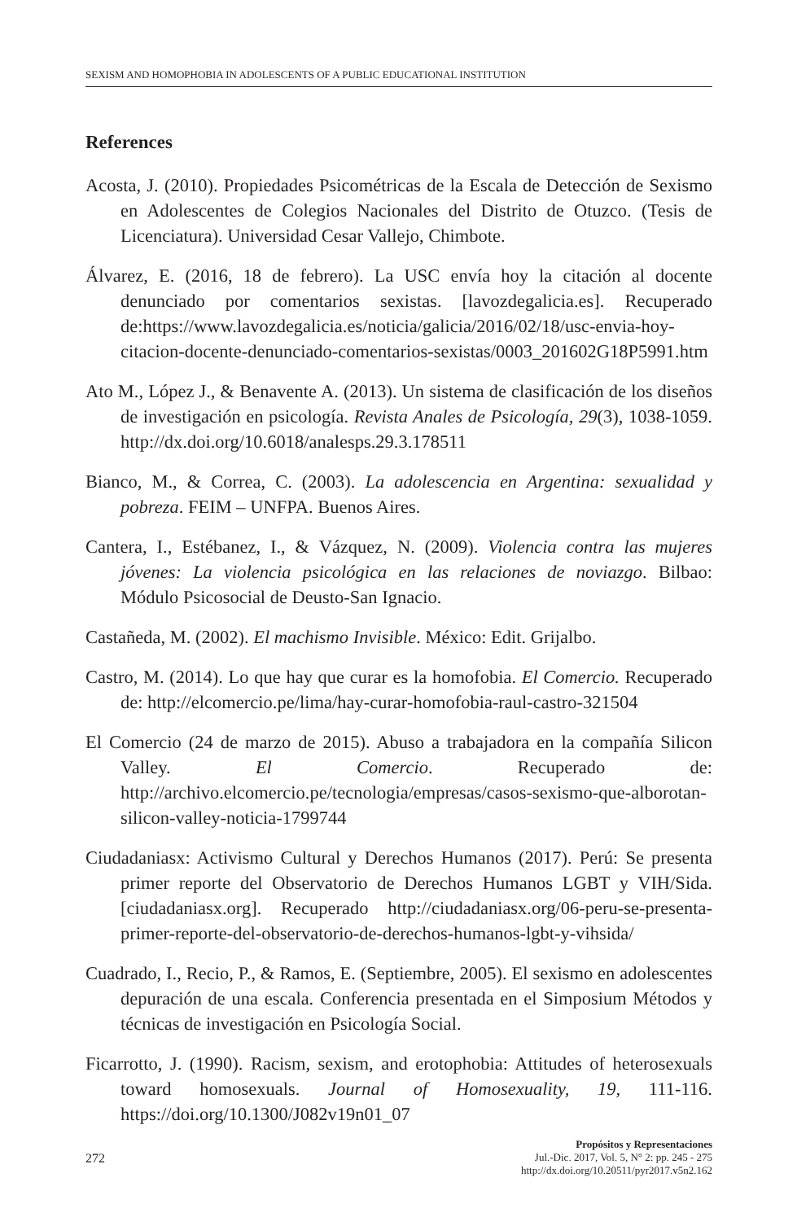SEXISM AND HOMOPHOBIA IN ADOLESCENTS OF A PUBLIC EDUCATIONAL INSTITUTION
References
Acosta, J. (2010). Propiedades Psicométricas de la Escala de Detección de Sexismo en Adolescentes de Colegios Nacionales del Distrito de Otuzco. (Tesis de Licenciatura). Universidad Cesar Vallejo, Chimbote.
Álvarez, E. (2016, 18 de febrero). La USC envía hoy la citación al docente denunciado por comentarios sexistas. [lavozdegalicia.es]. Recuperado de:https://www.lavozdegalicia.es/noticia/galicia/2016/02/18/usc-envia-hoy-citacion-docente-denunciado-comentarios-sexistas/0003_201602G18P5991.htm
Ato M., López J., & Benavente A. (2013). Un sistema de clasificación de los diseños de investigación en psicología. Revista Anales de Psicología, 29(3), 1038-1059. http://dx.doi.org/10.6018/analesps.29.3.178511
Bianco, M., & Correa, C. (2003). La adolescencia en Argentina: sexualidad y pobreza. FEIM – UNFPA. Buenos Aires.
Cantera, I., Estébanez, I., & Vázquez, N. (2009). Violencia contra las mujeres jóvenes: La violencia psicológica en las relaciones de noviazgo. Bilbao: Módulo Psicosocial de Deusto-San Ignacio.
Castañeda, M. (2002). El machismo Invisible. México: Edit. Grijalbo.
Castro, M. (2014). Lo que hay que curar es la homofobia. El Comercio. Recuperado de: http://elcomercio.pe/lima/hay-curar-homofobia-raul-castro-321504
El Comercio (24 de marzo de 2015). Abuso a trabajadora en la compañía Silicon Valley. El Comercio. Recuperado de: http://archivo.elcomercio.pe/tecnologia/empresas/casos-sexismo-que-alborotan-silicon-valley-noticia-1799744
Ciudadaniasx: Activismo Cultural y Derechos Humanos (2017). Perú: Se presenta primer reporte del Observatorio de Derechos Humanos LGBT y VIH/Sida. [ciudadaniasx.org]. Recuperado http://ciudadaniasx.org/06-peru-se-presenta-primer-reporte-del-observatorio-de-derechos-humanos-lgbt-y-vihsida/
Cuadrado, I., Recio, P., & Ramos, E. (Septiembre, 2005). El sexismo en adolescentes depuración de una escala. Conferencia presentada en el Simposium Métodos y técnicas de investigación en Psicología Social.
Ficarrotto, J. (1990). Racism, sexism, and erotophobia: Attitudes of heterosexuals toward homosexuals. Journal of Homosexuality, 19, 111-116. https://doi.org/10.1300/J082v19n01_07
272
Propósitos y Representaciones
Jul.-Dic. 2017, Vol. 5, N° 2: pp. 245 - 275
http://dx.doi.org/10.20511/pyr2017.v5n2.162